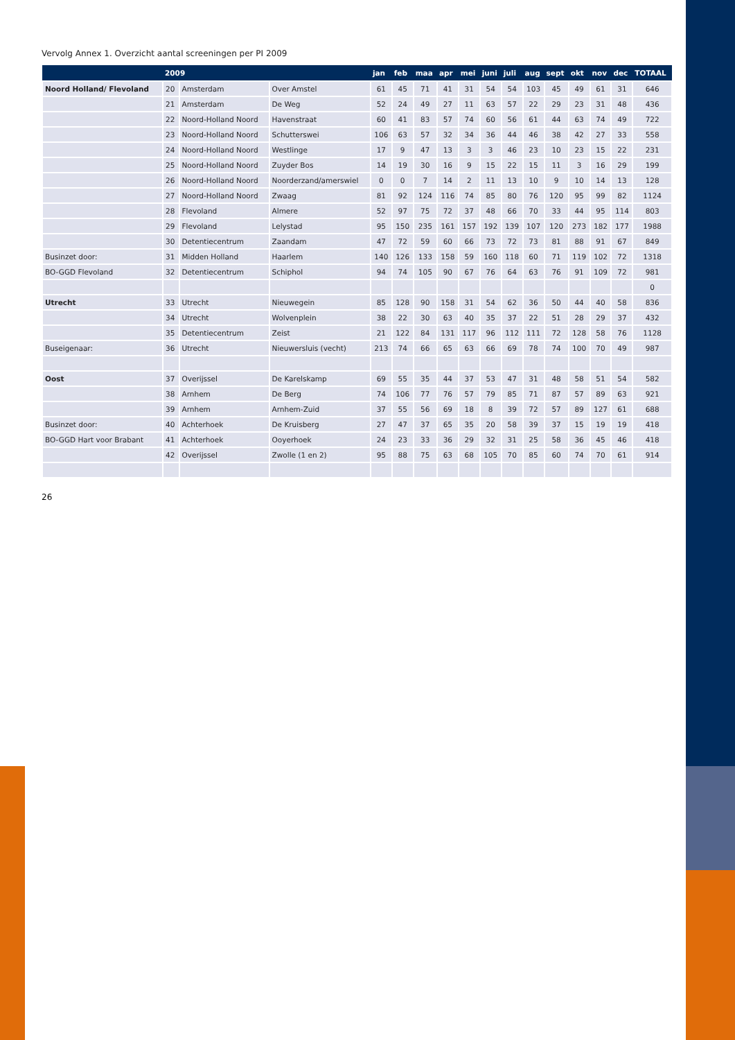Vervolg Annex 1. Overzicht aantal screeningen per PI 2009
| | 2009 | | | jan | feb | maa | apr | mei | juni | juli | aug | sept | okt | nov | dec | TOTAAL |
| --- | --- | --- | --- | --- | --- | --- | --- | --- | --- | --- | --- | --- | --- | --- | --- | --- |
| Noord Holland/ Flevoland | 20 | Amsterdam | Over Amstel | 61 | 45 | 71 | 41 | 31 | 54 | 54 | 103 | 45 | 49 | 61 | 31 | 646 |
| | 21 | Amsterdam | De Weg | 52 | 24 | 49 | 27 | 11 | 63 | 57 | 22 | 29 | 23 | 31 | 48 | 436 |
| | 22 | Noord-Holland Noord | Havenstraat | 60 | 41 | 83 | 57 | 74 | 60 | 56 | 61 | 44 | 63 | 74 | 49 | 722 |
| | 23 | Noord-Holland Noord | Schutterswei | 106 | 63 | 57 | 32 | 34 | 36 | 44 | 46 | 38 | 42 | 27 | 33 | 558 |
| | 24 | Noord-Holland Noord | Westlinge | 17 | 9 | 47 | 13 | 3 | 3 | 46 | 23 | 10 | 23 | 15 | 22 | 231 |
| | 25 | Noord-Holland Noord | Zuyder Bos | 14 | 19 | 30 | 16 | 9 | 15 | 22 | 15 | 11 | 3 | 16 | 29 | 199 |
| | 26 | Noord-Holland Noord | Noorderzand/amerswiel | 0 | 0 | 7 | 14 | 2 | 11 | 13 | 10 | 9 | 10 | 14 | 13 | 128 |
| | 27 | Noord-Holland Noord | Zwaag | 81 | 92 | 124 | 116 | 74 | 85 | 80 | 76 | 120 | 95 | 99 | 82 | 1124 |
| | 28 | Flevoland | Almere | 52 | 97 | 75 | 72 | 37 | 48 | 66 | 70 | 33 | 44 | 95 | 114 | 803 |
| | 29 | Flevoland | Lelystad | 95 | 150 | 235 | 161 | 157 | 192 | 139 | 107 | 120 | 273 | 182 | 177 | 1988 |
| | 30 | Detentiecentrum | Zaandam | 47 | 72 | 59 | 60 | 66 | 73 | 72 | 73 | 81 | 88 | 91 | 67 | 849 |
| Businzet door: | 31 | Midden Holland | Haarlem | 140 | 126 | 133 | 158 | 59 | 160 | 118 | 60 | 71 | 119 | 102 | 72 | 1318 |
| BO-GGD Flevoland | 32 | Detentiecentrum | Schiphol | 94 | 74 | 105 | 90 | 67 | 76 | 64 | 63 | 76 | 91 | 109 | 72 | 981 |
| | | | | | | | | | | | | | | | | 0 |
| Utrecht | 33 | Utrecht | Nieuwegein | 85 | 128 | 90 | 158 | 31 | 54 | 62 | 36 | 50 | 44 | 40 | 58 | 836 |
| | 34 | Utrecht | Wolvenplein | 38 | 22 | 30 | 63 | 40 | 35 | 37 | 22 | 51 | 28 | 29 | 37 | 432 |
| | 35 | Detentiecentrum | Zeist | 21 | 122 | 84 | 131 | 117 | 96 | 112 | 111 | 72 | 128 | 58 | 76 | 1128 |
| Buseigenaar: | 36 | Utrecht | Nieuwersluis (vecht) | 213 | 74 | 66 | 65 | 63 | 66 | 69 | 78 | 74 | 100 | 70 | 49 | 987 |
| Oost | 37 | Overijssel | De Karelskamp | 69 | 55 | 35 | 44 | 37 | 53 | 47 | 31 | 48 | 58 | 51 | 54 | 582 |
| | 38 | Arnhem | De Berg | 74 | 106 | 77 | 76 | 57 | 79 | 85 | 71 | 87 | 57 | 89 | 63 | 921 |
| | 39 | Arnhem | Arnhem-Zuid | 37 | 55 | 56 | 69 | 18 | 8 | 39 | 72 | 57 | 89 | 127 | 61 | 688 |
| Businzet door: | 40 | Achterhoek | De Kruisberg | 27 | 47 | 37 | 65 | 35 | 20 | 58 | 39 | 37 | 15 | 19 | 19 | 418 |
| BO-GGD Hart voor Brabant | 41 | Achterhoek | Ooyerhoek | 24 | 23 | 33 | 36 | 29 | 32 | 31 | 25 | 58 | 36 | 45 | 46 | 418 |
| | 42 | Overijssel | Zwolle (1 en 2) | 95 | 88 | 75 | 63 | 68 | 105 | 70 | 85 | 60 | 74 | 70 | 61 | 914 |
26